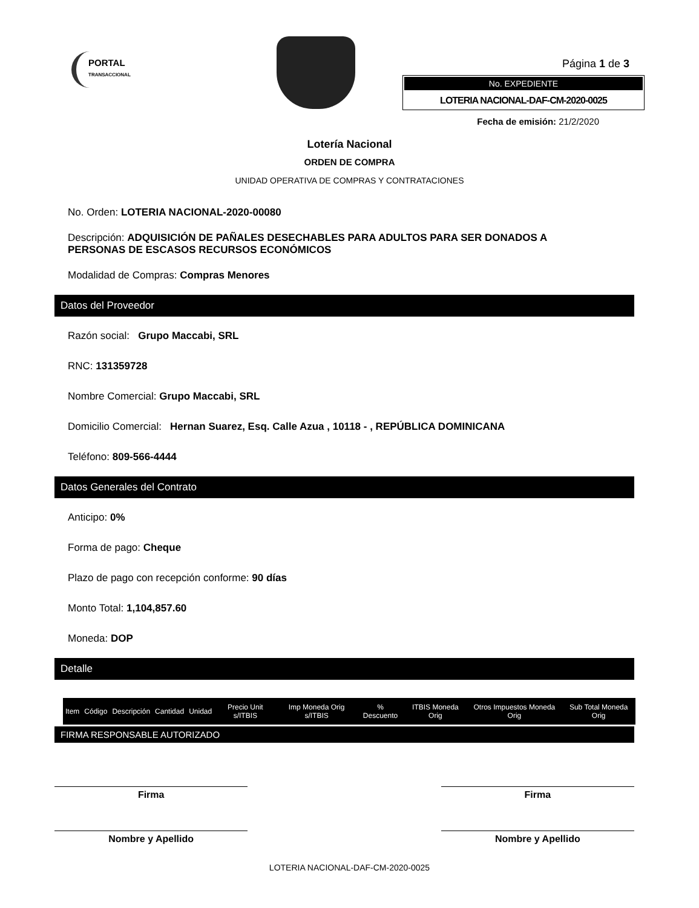PORTAL
TRANSACCIONAL
Página 1 de 3
No. EXPEDIENTE
LOTERIA NACIONAL-DAF-CM-2020-0025
Fecha de emisión: 21/2/2020
Lotería Nacional
ORDEN DE COMPRA
UNIDAD OPERATIVA DE COMPRAS Y CONTRATACIONES
No. Orden: LOTERIA NACIONAL-2020-00080
Descripción: ADQUISICIÓN DE PAÑALES DESECHABLES PARA ADULTOS PARA SER DONADOS A
PERSONAS DE ESCASOS RECURSOS ECONÓMICOS
Modalidad de Compras: Compras Menores
Datos del Proveedor
Razón social: Grupo Maccabi, SRL
RNC: 131359728
Nombre Comercial: Grupo Maccabi, SRL
Domicilio Comercial: Hernan Suarez, Esq. Calle Azua , 10118 - , REPÚBLICA DOMINICANA
Teléfono: 809-566-4444
Datos Generales del Contrato
Anticipo: 0%
Forma de pago: Cheque
Plazo de pago con recepción conforme: 90 días
Monto Total: 1,104,857.60
Moneda: DOP
Detalle
| Item | Código | Descripción | Cantidad | Unidad | Precio Unit s/ITBIS | Imp Moneda Orig s/ITBIS | % Descuento | ITBIS Moneda Orig | Otros Impuestos Moneda Orig | Sub Total Moneda Orig |
| --- | --- | --- | --- | --- | --- | --- | --- | --- | --- | --- |
FIRMA RESPONSABLE AUTORIZADO
Firma Firma
Nombre y Apellido Nombre y Apellido
LOTERIA NACIONAL-DAF-CM-2020-0025